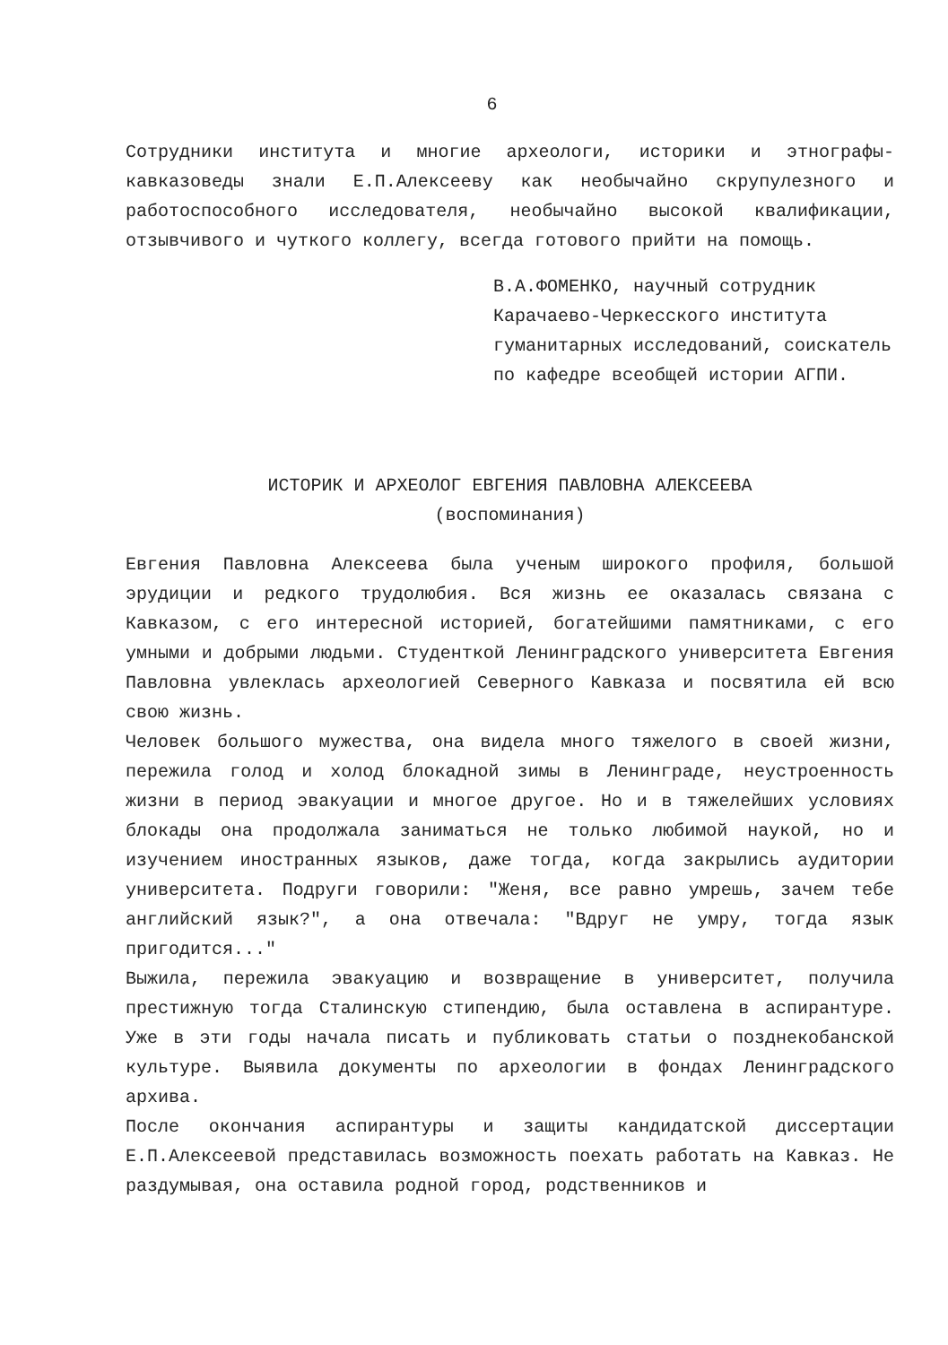6
Сотрудники института и многие археологи, историки и этнографы-кавказоведы знали Е.П.Алексееву как необычайно скрупулезного и работоспособного исследователя, необычайно высокой квалификации, отзывчивого и чуткого коллегу, всегда готового прийти на помощь.
В.А.ФОМЕНКО, научный сотрудник Карачаево-Черкесского института гуманитарных исследований, соискатель по кафедре всеобщей истории АГПИ.
ИСТОРИК И АРХЕОЛОГ ЕВГЕНИЯ ПАВЛОВНА АЛЕКСЕЕВА
(воспоминания)
Евгения Павловна Алексеева была ученым широкого профиля, большой эрудиции и редкого трудолюбия. Вся жизнь ее оказалась связана с Кавказом, с его интересной историей, богатейшими памятниками, с его умными и добрыми людьми. Студенткой Ленинградского университета Евгения Павловна увлеклась археологией Северного Кавказа и посвятила ей всю свою жизнь.
Человек большого мужества, она видела много тяжелого в своей жизни, пережила голод и холод блокадной зимы в Ленинграде, неустроенность жизни в период эвакуации и многое другое. Но и в тяжелейших условиях блокады она продолжала заниматься не только любимой наукой, но и изучением иностранных языков, даже тогда, когда закрылись аудитории университета. Подруги говорили: "Женя, все равно умрешь, зачем тебе английский язык?", а она отвечала: "Вдруг не умру, тогда язык пригодится..."
Выжила, пережила эвакуацию и возвращение в университет, получила престижную тогда Сталинскую стипендию, была оставлена в аспирантуре. Уже в эти годы начала писать и публиковать статьи о позднекобанской культуре. Выявила документы по археологии в фондах Ленинградского архива.
После окончания аспирантуры и защиты кандидатской диссертации Е.П.Алексеевой представилась возможность поехать работать на Кавказ. Не раздумывая, она оставила родной город, родственников и